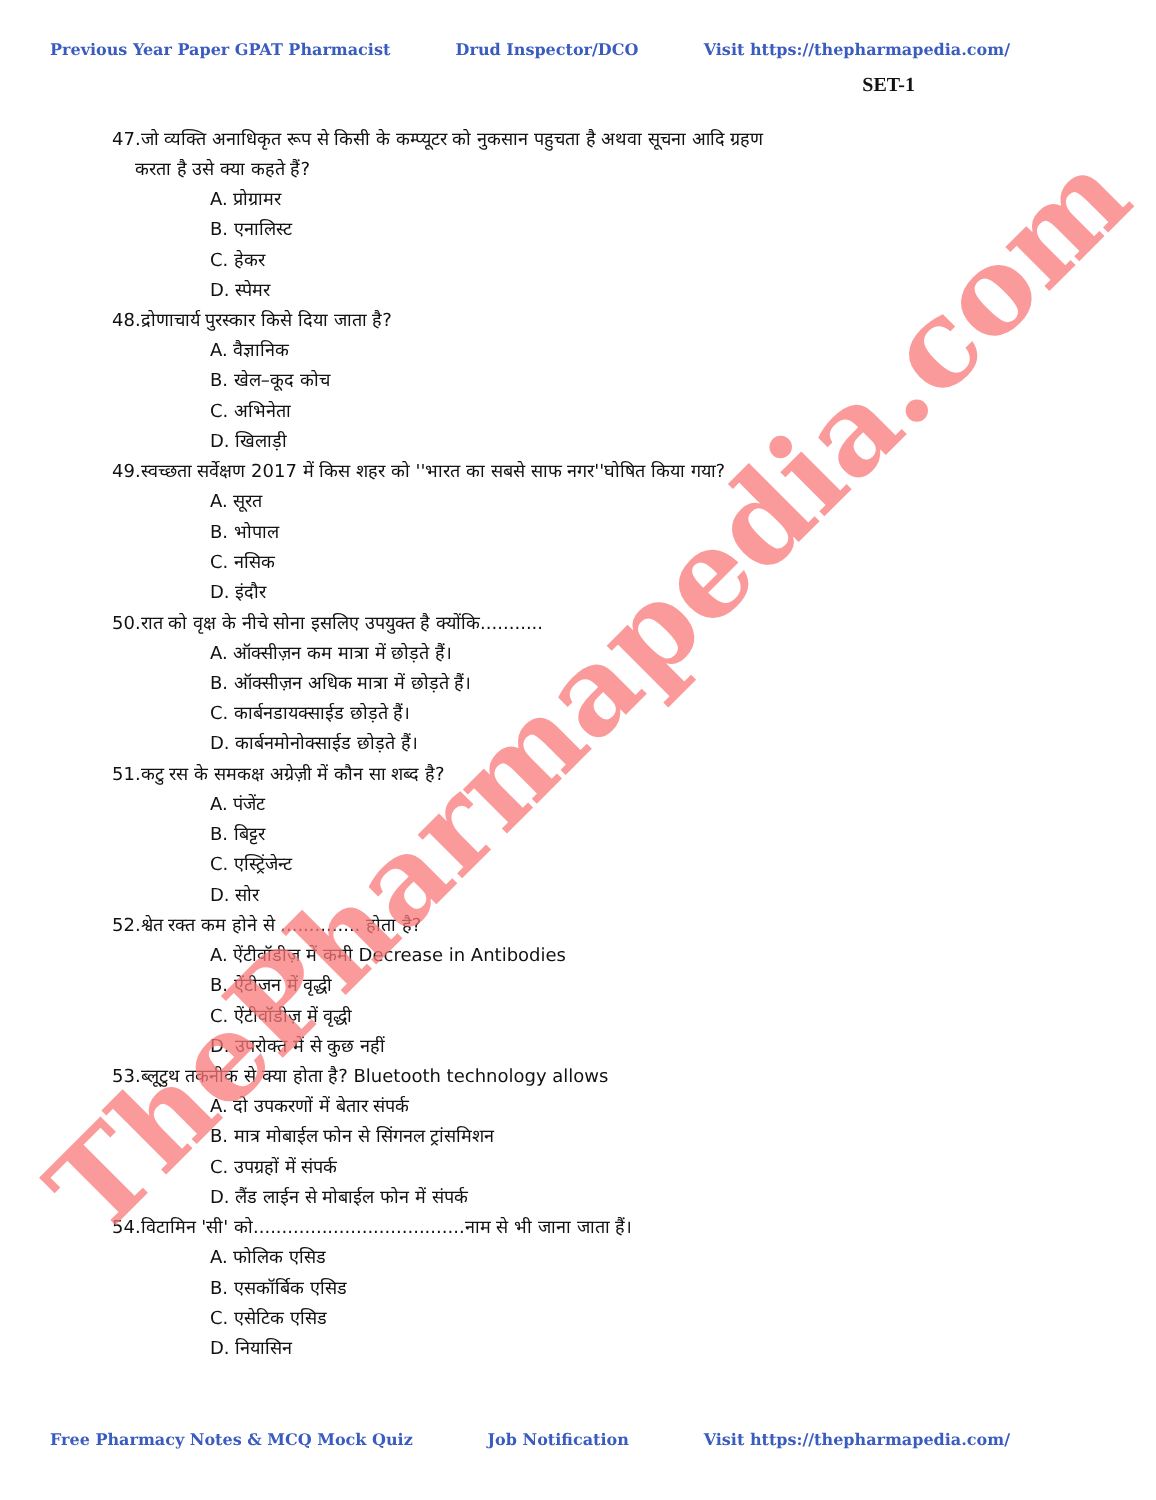Previous Year Paper GPAT Pharmacist Drud Inspector/DCO Visit https://thepharmapedia.com/
SET-1
47.जो व्यक्ति अनाधिकृत रूप से किसी के कम्प्यूटर को नुकसान पहुचता है अथवा सूचना आदि ग्रहण
करता है उसे क्या कहते हैं?
A. प्रोग्रामर
B. एनालिस्ट
C. हेकर
D. स्पेमर
48.द्रोणाचार्य पुरस्कार किसे दिया जाता है?
A. वैज्ञानिक
B. खेल–कूद कोच
C. अभिनेता
D. खिलाड़ी
49.स्वच्छता सर्वेक्षण 2017 में किस शहर को ''भारत का सबसे साफ नगर''घोषित किया गया?
A. सूरत
B. भोपाल
C. नसिक
D. इंदौर
50.रात को वृक्ष के नीचे सोना इसलिए उपयुक्त है क्योंकि...........
A. ऑक्सीज़न कम मात्रा में छोड़ते हैं।
B. ऑक्सीज़न अधिक मात्रा में छोड़ते हैं।
C. कार्बनडायक्साईड छोड़ते हैं।
D. कार्बनमोनोक्साईड छोड़ते हैं।
51.कटु रस के समकक्ष अग्रेज़ी में कौन सा शब्द है?
A. पंजेंट
B. बिट्टर
C. एस्ट्रिंजेन्ट
D. सोर
52.श्वेत रक्त कम होने से .............. होता है?
A. ऐंटीवॉडीज़ में कमी Decrease in Antibodies
B. ऐंटीजन में वृद्धी
C. ऐंटीवॉडीज़ में वृद्धी
D. उपरोक्त में से कुछ नहीं
53.ब्लूटुथ तकनीक से क्या होता है? Bluetooth technology allows
A. दो उपकरणों में बेतार संपर्क
B. मात्र मोबाईल फोन से सिंगनल ट्रांसमिशन
C. उपग्रहों में संपर्क
D. लैंड लाईन से मोबाईल फोन में संपर्क
54.विटामिन 'सी' को.....................................नाम से भी जाना जाता हैं।
A. फोलिक एसिड
B. एसकॉर्बिक एसिड
C. एसेटिक एसिड
D. नियासिन
Free Pharmacy Notes & MCQ Mock Quiz Job Notification Visit https://thepharmapedia.com/
ThePharmapedia.com